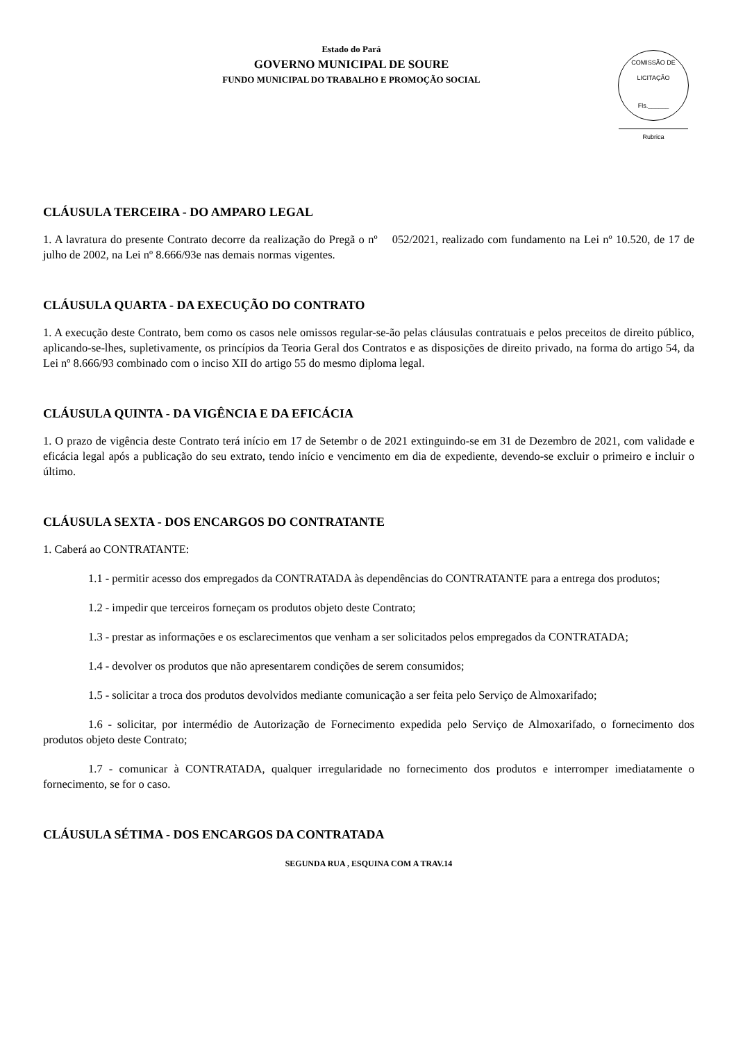Estado do Pará
GOVERNO MUNICIPAL DE SOURE
FUNDO MUNICIPAL DO TRABALHO E PROMOÇÃO SOCIAL
COMISSÃO DE LICITAÇÃO
Fls.______
Rubrica
CLÁUSULA TERCEIRA - DO AMPARO LEGAL
1. A lavratura do presente Contrato decorre da realização do Pregã o nº 052/2021, realizado com fundamento na Lei nº 10.520, de 17 de julho de 2002, na Lei nº 8.666/93e nas demais normas vigentes.
CLÁUSULA QUARTA - DA EXECUÇÃO DO CONTRATO
1. A execução deste Contrato, bem como os casos nele omissos regular-se-ão pelas cláusulas contratuais e pelos preceitos de direito público, aplicando-se-lhes, supletivamente, os princípios da Teoria Geral dos Contratos e as disposições de direito privado, na forma do artigo 54, da Lei nº 8.666/93 combinado com o inciso XII do artigo 55 do mesmo diploma legal.
CLÁUSULA QUINTA - DA VIGÊNCIA E DA EFICÁCIA
1. O prazo de vigência deste Contrato terá início em 17 de Setembr o de 2021 extinguindo-se em 31 de Dezembro de 2021, com validade e eficácia legal após a publicação do seu extrato, tendo início e vencimento em dia de expediente, devendo-se excluir o primeiro e incluir o último.
CLÁUSULA SEXTA - DOS ENCARGOS DO CONTRATANTE
1. Caberá ao CONTRATANTE:
1.1 - permitir acesso dos empregados da CONTRATADA às dependências do CONTRATANTE para a entrega dos produtos;
1.2 - impedir que terceiros forneçam os produtos objeto deste Contrato;
1.3 - prestar as informações e os esclarecimentos que venham a ser solicitados pelos empregados da CONTRATADA;
1.4 - devolver os produtos que não apresentarem condições de serem consumidos;
1.5 - solicitar a troca dos produtos devolvidos mediante comunicação a ser feita pelo Serviço de Almoxarifado;
1.6 - solicitar, por intermédio de Autorização de Fornecimento expedida pelo Serviço de Almoxarifado, o fornecimento dos produtos objeto deste Contrato;
1.7 - comunicar à CONTRATADA, qualquer irregularidade no fornecimento dos produtos e interromper imediatamente o fornecimento, se for o caso.
CLÁUSULA SÉTIMA - DOS ENCARGOS DA CONTRATADA
SEGUNDA RUA , ESQUINA COM A TRAV.14